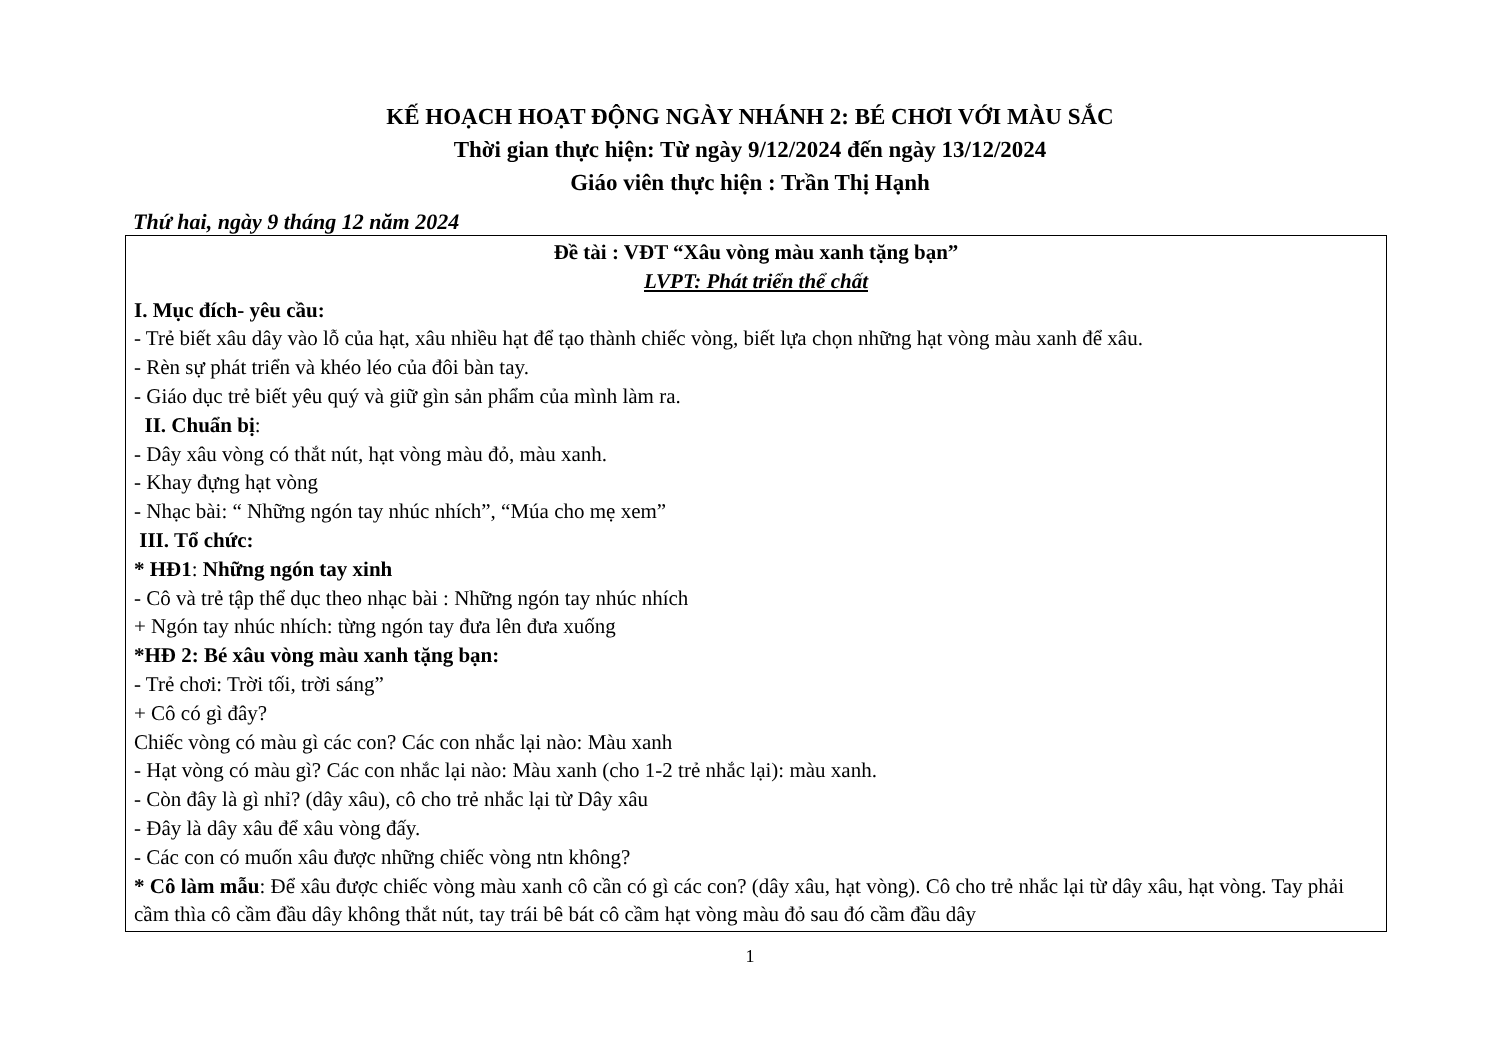KẾ HOẠCH HOẠT ĐỘNG NGÀY NHÁNH 2: BÉ CHƠI VỚI MÀU SẮC
Thời gian thực hiện: Từ ngày 9/12/2024 đến ngày 13/12/2024
Giáo viên thực hiện : Trần Thị Hạnh
Thứ hai, ngày 9 tháng 12 năm 2024
| Đề tài : VĐT “Xâu vòng màu xanh tặng bạn” LVPT: Phát triển thể chất I. Mục đích- yêu cầu: - Trẻ biết xâu dây vào lỗ của hạt, xâu nhiều hạt để tạo thành chiếc vòng, biết lựa chọn những hạt vòng màu xanh để xâu. - Rèn sự phát triển và khéo léo của đôi bàn tay. - Giáo dục trẻ biết yêu quý và giữ gìn sản phẩm của mình làm ra. II. Chuẩn bị : - Dây xâu vòng có thắt nút, hạt vòng màu đỏ, màu xanh. - Khay đựng hạt vòng - Nhạc bài: “ Những ngón tay nhúc nhích”, “Múa cho mẹ xem” III. Tổ chức: * HĐ1 : Những ngón tay xinh - Cô và trẻ tập thể dục theo nhạc bài : Những ngón tay nhúc nhích + Ngón tay nhúc nhích: từng ngón tay đưa lên đưa xuống *HĐ 2: Bé xâu vòng màu xanh tặng bạn: - Trẻ chơi: Trời tối, trời sáng” + Cô có gì đây? Chiếc vòng có màu gì các con? Các con nhắc lại nào: Màu xanh - Hạt vòng có màu gì? Các con nhắc lại nào: Màu xanh (cho 1-2 trẻ nhắc lại): màu xanh. - Còn đây là gì nhỉ? (dây xâu), cô cho trẻ nhắc lại từ Dây xâu - Đây là dây xâu để xâu vòng đấy. - Các con có muốn xâu được những chiếc vòng ntn không? * Cô làm mẫu : Để xâu được chiếc vòng màu xanh cô cần có gì các con? (dây xâu, hạt vòng). Cô cho trẻ nhắc lại từ dây xâu, hạt vòng. Tay phải cầm thìa cô cầm đầu dây không thắt nút, tay trái bê bát cô cầm hạt vòng màu đỏ sau đó cầm đầu dây |
1